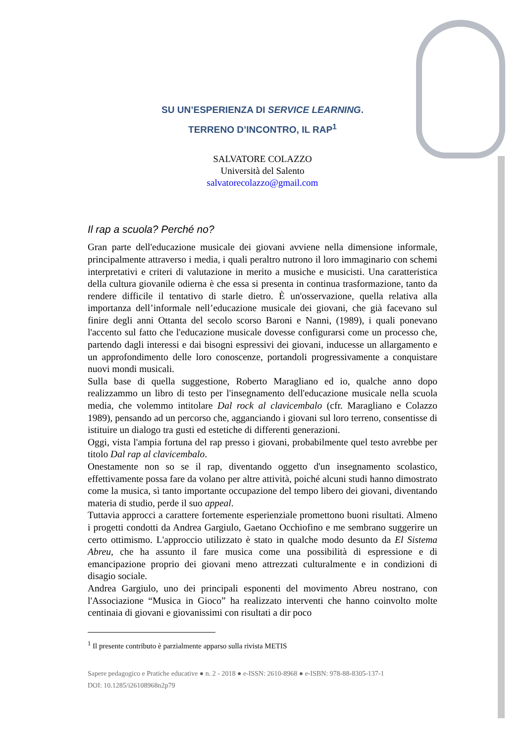SU UN’ESPERIENZA DI SERVICE LEARNING.
TERRENO D’INCONTRO, IL RAP<sup>1</sup>
SALVATORE COLAZZO
Università del Salento
salvatorecolazzo@gmail.com
Il rap a scuola? Perché no?
Gran parte dell'educazione musicale dei giovani avviene nella dimensione informale, principalmente attraverso i media, i quali peraltro nutrono il loro immaginario con schemi interpretativi e criteri di valutazione in merito a musiche e musicisti. Una caratteristica della cultura giovanile odierna è che essa si presenta in continua trasformazione, tanto da rendere difficile il tentativo di starle dietro. È un'osservazione, quella relativa alla importanza dell’informale nell’educazione musicale dei giovani, che già facevano sul finire degli anni Ottanta del secolo scorso Baroni e Nanni, (1989), i quali ponevano l'accento sul fatto che l'educazione musicale dovesse configurarsi come un processo che, partendo dagli interessi e dai bisogni espressivi dei giovani, inducesse un allargamento e un approfondimento delle loro conoscenze, portandoli progressivamente a conquistare nuovi mondi musicali.
Sulla base di quella suggestione, Roberto Maragliano ed io, qualche anno dopo realizzammo un libro di testo per l'insegnamento dell'educazione musicale nella scuola media, che volemmo intitolare Dal rock al clavicembalo (cfr. Maragliano e Colazzo 1989), pensando ad un percorso che, agganciando i giovani sul loro terreno, consentisse di istituire un dialogo tra gusti ed estetiche di differenti generazioni.
Oggi, vista l'ampia fortuna del rap presso i giovani, probabilmente quel testo avrebbe per titolo Dal rap al clavicembalo.
Onestamente non so se il rap, diventando oggetto d'un insegnamento scolastico, effettivamente possa fare da volano per altre attività, poiché alcuni studi hanno dimostrato come la musica, sì tanto importante occupazione del tempo libero dei giovani, diventando materia di studio, perde il suo appeal.
Tuttavia approcci a carattere fortemente esperienziale promettono buoni risultati. Almeno i progetti condotti da Andrea Gargiulo, Gaetano Occhiofino e me sembrano suggerire un certo ottimismo. L'approccio utilizzato è stato in qualche modo desunto da El Sistema Abreu, che ha assunto il fare musica come una possibilità di espressione e di emancipazione proprio dei giovani meno attrezzati culturalmente e in condizioni di disagio sociale.
Andrea Gargiulo, uno dei principali esponenti del movimento Abreu nostrano, con l'Associazione “Musica in Gioco” ha realizzato interventi che hanno coinvolto molte centinaia di giovani e giovanissimi con risultati a dir poco
<sup>1</sup> Il presente contributo è parzialmente apparso sulla rivista METIS
Sapere pedagogico e Pratiche educative ● n. 2 - 2018 ● e-ISSN: 2610-8968 ● e-ISBN: 978-88-8305-137-1
DOI: 10.1285/i26108968n2p79